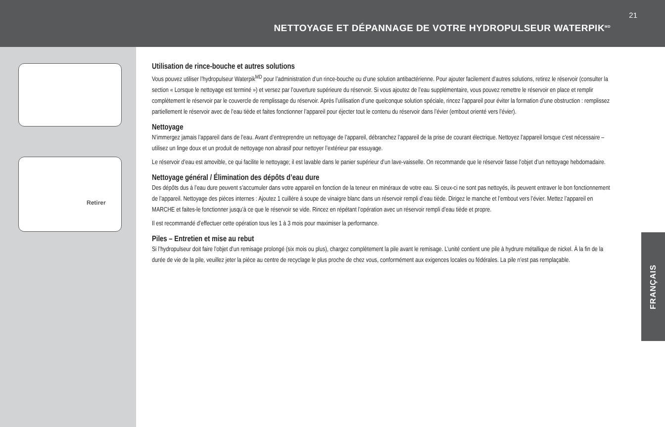21
NETTOYAGE ET DÉPANNAGE DE VOTRE HYDROPULSEUR WATERPIK<sup>MD</sup>
Retirer
Utilisation de rince-bouche et autres solutions
Vous pouvez utiliser l’hydropulseur Waterpik<sup>MD</sup> pour l’administration d’un rince-bouche ou d’une solution antibactérienne. Pour ajouter facilement d’autres solutions, retirez le réservoir (consulter la section « Lorsque le nettoyage est terminé ») et versez par l’ouverture supérieure du réservoir. Si vous ajoutez de l’eau supplémentaire, vous pouvez remettre le réservoir en place et remplir complètement le réservoir par le couvercle de remplissage du réservoir. Après l’utilisation d’une quelconque solution spéciale, rincez l’appareil pour éviter la formation d’une obstruction : remplissez partiellement le réservoir avec de l’eau tiède et faites fonctionner l’appareil pour éjecter tout le contenu du réservoir dans l’évier (embout orienté vers l’évier).
Nettoyage
N’immergez jamais l’appareil dans de l’eau. Avant d’entreprendre un nettoyage de l’appareil, débranchez l’appareil de la prise de courant électrique. Nettoyez l’appareil lorsque c’est nécessaire – utilisez un linge doux et un produit de nettoyage non abrasif pour nettoyer l’extérieur par essuyage.
Le réservoir d’eau est amovible, ce qui facilite le nettoyage; il est lavable dans le panier supérieur d’un lave-vaisselle. On recommande que le réservoir fasse l’objet d’un nettoyage hebdomadaire.
Nettoyage général / Élimination des dépôts d’eau dure
Des dépôts dus à l’eau dure peuvent s’accumuler dans votre appareil en fonction de la teneur en minéraux de votre eau. Si ceux-ci ne sont pas nettoyés, ils peuvent entraver le bon fonctionnement de l’appareil. Nettoyage des pièces internes : Ajoutez 1 cuillère à soupe de vinaigre blanc dans un réservoir rempli d’eau tiède. Dirigez le manche et l’embout vers l’évier. Mettez l’appareil en MARCHE et faites-le fonctionner jusqu’à ce que le réservoir se vide. Rincez en répétant l’opération avec un réservoir rempli d’eau tiède et propre.
Il est recommandé d’effectuer cette opération tous les 1 à 3 mois pour maximiser la performance.
Piles – Entretien et mise au rebut
Si l’hydropulseur doit faire l’objet d’un remisage prolongé (six mois ou plus), chargez complètement la pile avant le remisage. L’unité contient une pile à hydrure métallique de nickel. À la fin de la durée de vie de la pile, veuillez jeter la pièce au centre de recyclage le plus proche de chez vous, conformément aux exigences locales ou fédérales. La pile n’est pas remplaçable.
FRANÇAIS